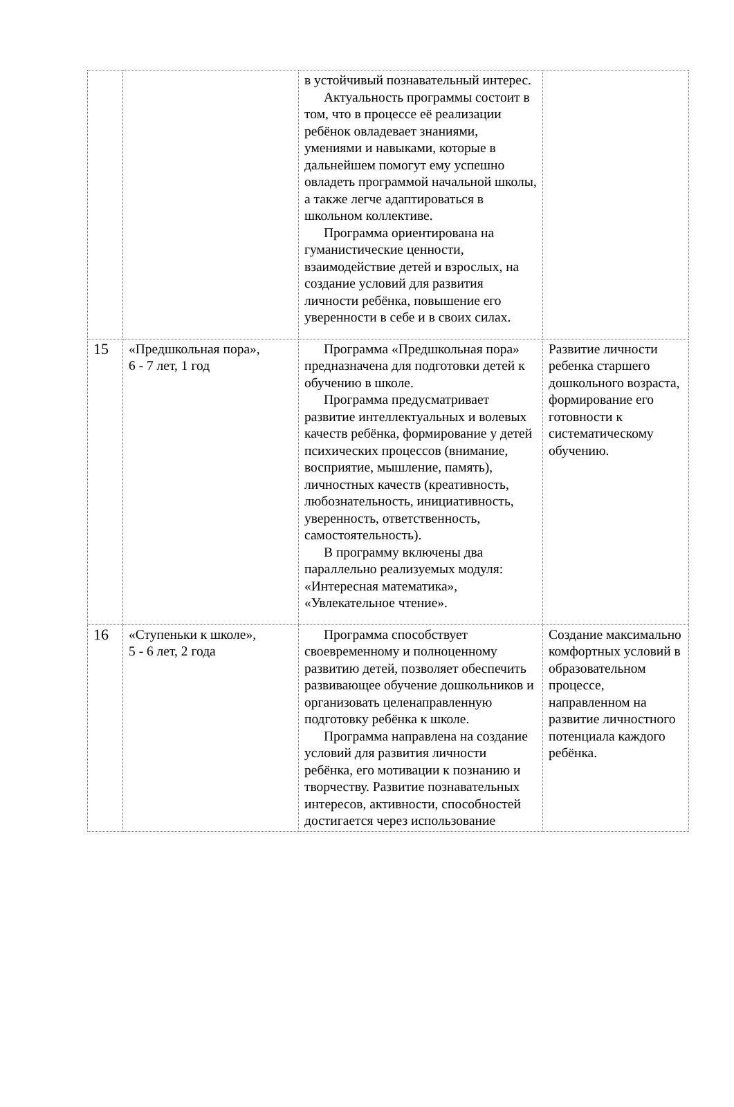| | | в устойчивый познавательный интерес. Актуальность программы состоит в том, что в процессе её реализации ребёнок овладевает знаниями, умениями и навыками, которые в дальнейшем помогут ему успешно овладеть программой начальной школы, а также легче адаптироваться в школьном коллективе. Программа ориентирована на гуманистические ценности, взаимодействие детей и взрослых, на создание условий для развития личности ребёнка, повышение его уверенности в себе и в своих силах. | |
| 15 | «Предшкольная пора», 6 - 7 лет, 1 год | Программа «Предшкольная пора» предназначена для подготовки детей к обучению в школе. Программа предусматривает развитие интеллектуальных и волевых качеств ребёнка, формирование у детей психических процессов (внимание, восприятие, мышление, память), личностных качеств (креативность, любознательность, инициативность, уверенность, ответственность, самостоятельность). В программу включены два параллельно реализуемых модуля: «Интересная математика», «Увлекательное чтение». | Развитие личности ребенка старшего дошкольного возраста, формирование его готовности к систематическому обучению. |
| 16 | «Ступеньки к школе», 5 - 6 лет, 2 года | Программа способствует своевременному и полноценному развитию детей, позволяет обеспечить развивающее обучение дошкольников и организовать целенаправленную подготовку ребёнка к школе. Программа направлена на создание условий для развития личности ребёнка, его мотивации к познанию и творчеству. Развитие познавательных интересов, активности, способностей достигается через использование | Создание максимально комфортных условий в образовательном процессе, направленном на развитие личностного потенциала каждого ребёнка. |